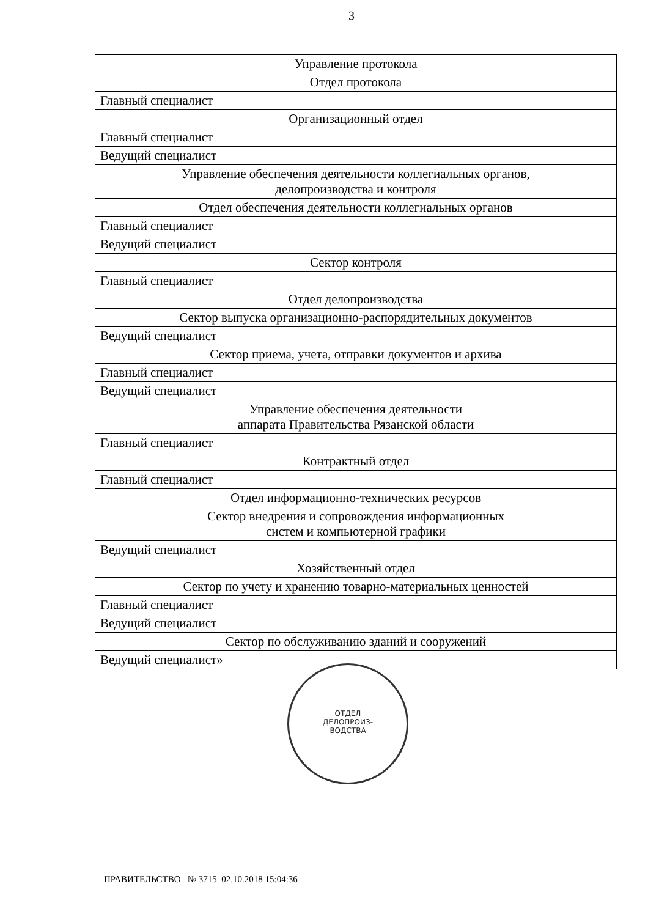3
| Управление протокола |
| Отдел протокола |
| Главный специалист |
| Организационный отдел |
| Главный специалист |
| Ведущий специалист |
| Управление обеспечения деятельности коллегиальных органов, делопроизводства и контроля |
| Отдел обеспечения деятельности коллегиальных органов |
| Главный специалист |
| Ведущий специалист |
| Сектор контроля |
| Главный специалист |
| Отдел делопроизводства |
| Сектор выпуска организационно-распорядительных документов |
| Ведущий специалист |
| Сектор приема, учета, отправки документов и архива |
| Главный специалист |
| Ведущий специалист |
| Управление обеспечения деятельности аппарата Правительства Рязанской области |
| Главный специалист |
| Контрактный отдел |
| Главный специалист |
| Отдел информационно-технических ресурсов |
| Сектор внедрения и сопровождения информационных систем и компьютерной графики |
| Ведущий специалист |
| Хозяйственный отдел |
| Сектор по учету и хранению товарно-материальных ценностей |
| Главный специалист |
| Ведущий специалист |
| Сектор по обслуживанию зданий и сооружений |
| Ведущий специалист» |
ОТДЕЛ
ДЕЛОПРОИЗ-
ВОДСТВА
ПРАВИТЕЛЬСТВО № 3715 02.10.2018 15:04:36